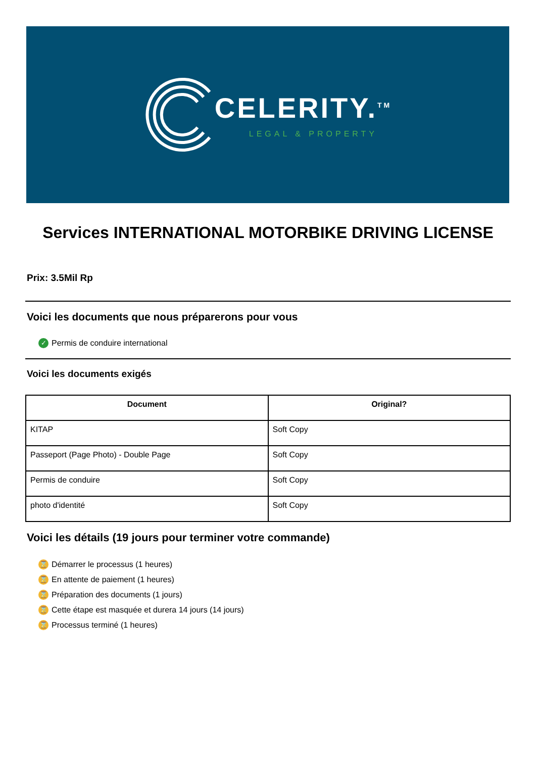CELERITY.<sup>TM</sup>
LEGAL & PROPERTY
Services INTERNATIONAL MOTORBIKE DRIVING LICENSE
Prix: 3.5Mil Rp
Voici les documents que nous préparerons pour vous
✓ Permis de conduire international
Voici les documents exigés
| Document | Original? |
| --- | --- |
| KITAP | Soft Copy |
| Passeport (Page Photo) - Double Page | Soft Copy |
| Permis de conduire | Soft Copy |
| photo d'identité | Soft Copy |
Voici les détails (19 jours pour terminer votre commande)
⌛ Démarrer le processus (1 heures)
⌛ En attente de paiement (1 heures)
⌛ Préparation des documents (1 jours)
⌛ Cette étape est masquée et durera 14 jours (14 jours)
⌛ Processus terminé (1 heures)